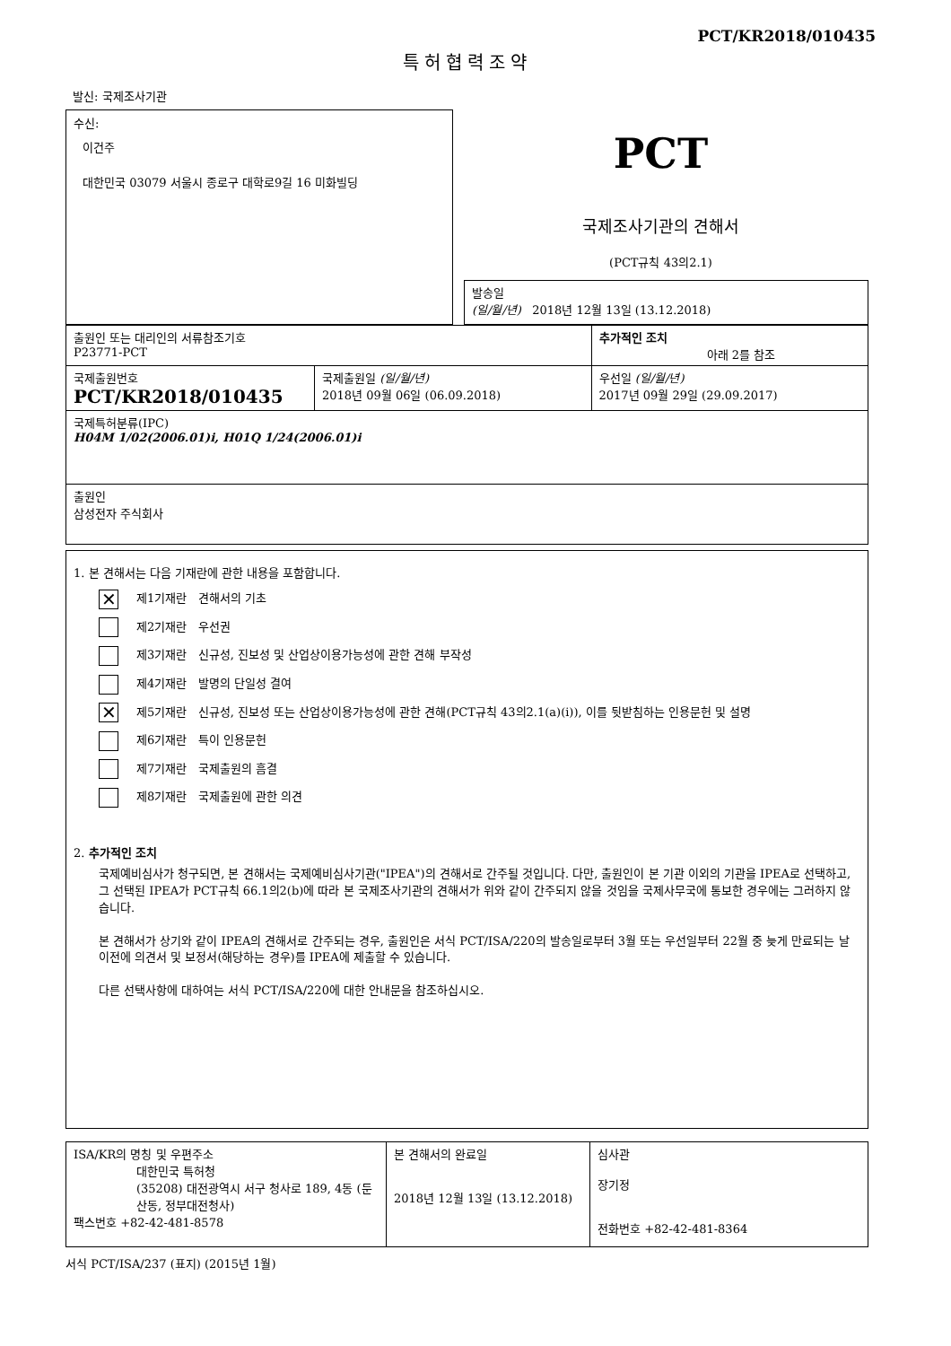PCT/KR2018/010435
특허협력조약
발신: 국제조사기관
수신:
이건주
대한민국 03079 서울시 종로구 대학로9길 16 미화빌딩
PCT
국제조사기관의 견해서
(PCT규칙 43의2.1)
| 발송일 (일/월/년) 2018년 12월 13일 (13.12.2018) |
| 출원인 또는 대리인의 서류참조기호 P23771-PCT | | 추가적인 조치 아래 2를 참조 |
| 국제출원번호 PCT/KR2018/010435 | 국제출원일 (일/월/년) 2018년 09월 06일 (06.09.2018) | 우선일 (일/월/년) 2017년 09월 29일 (29.09.2017) |
| 국제특허분류(IPC) H04M 1/02(2006.01)i, H01Q 1/24(2006.01)i | | |
| 출원인 삼성전자 주식회사 | | |
1. 본 견해서는 다음 기재란에 관한 내용을 포함합니다.
✕ 제1기재란 견해서의 기초
제2기재란 우선권
제3기재란 신규성, 진보성 및 산업상이용가능성에 관한 견해 부작성
제4기재란 발명의 단일성 결여
✕ 제5기재란 신규성, 진보성 또는 산업상이용가능성에 관한 견해(PCT규칙 43의2.1(a)(i)), 이를 뒷받침하는 인용문헌 및 설명
제6기재란 특이 인용문헌
제7기재란 국제출원의 흠결
제8기재란 국제출원에 관한 의견
2. 추가적인 조치
국제예비심사가 청구되면, 본 견해서는 국제예비심사기관("IPEA")의 견해서로 간주될 것입니다. 다만, 출원인이 본 기관 이외의 기관을 IPEA로 선택하고, 그 선택된 IPEA가 PCT규칙 66.1의2(b)에 따라 본 국제조사기관의 견해서가 위와 같이 간주되지 않을 것임을 국제사무국에 통보한 경우에는 그러하지 않습니다.
본 견해서가 상기와 같이 IPEA의 견해서로 간주되는 경우, 출원인은 서식 PCT/ISA/220의 발송일로부터 3월 또는 우선일부터 22월 중 늦게 만료되는 날 이전에 의견서 및 보정서(해당하는 경우)를 IPEA에 제출할 수 있습니다.
다른 선택사항에 대하여는 서식 PCT/ISA/220에 대한 안내문을 참조하십시오.
| ISA/KR의 명칭 및 우편주소 대한민국 특허청 (35208) 대전광역시 서구 청사로 189, 4동 (둔산동, 정부대전청사) 팩스번호 +82-42-481-8578 | 본 견해서의 완료일 2018년 12월 13일 (13.12.2018) | 심사관 장기정 전화번호 +82-42-481-8364 |
서식 PCT/ISA/237 (표지) (2015년 1월)